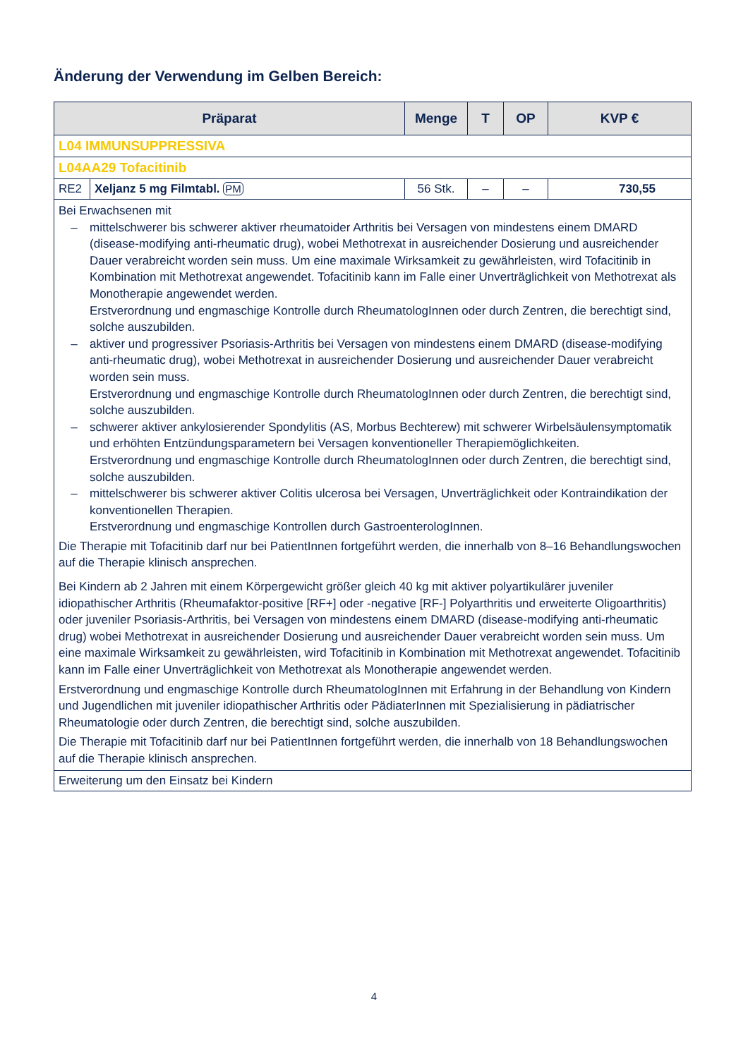Änderung der Verwendung im Gelben Bereich:
| Präparat | | Menge | T | OP | KVP € |
| --- | --- | --- | --- | --- | --- |
| L04 IMMUNSUPPRESSIVA | | | | | |
| L04AA29 Tofacitinib | | | | | |
| RE2 | Xeljanz 5 mg Filmtabl. PM | 56 Stk. | – | – | 730,55 |
| Bei Erwachsenen mit – mittelschwerer bis schwerer aktiver rheumatoider Arthritis bei Versagen von mindestens einem DMARD (disease-modifying anti-rheumatic drug), wobei Methotrexat in ausreichender Dosierung und ausreichender Dauer verabreicht worden sein muss. Um eine maximale Wirksamkeit zu gewährleisten, wird Tofacitinib in Kombination mit Methotrexat angewendet. Tofacitinib kann im Falle einer Unverträglichkeit von Methotrexat als Monotherapie angewendet werden. Erstverordnung und engmaschige Kontrolle durch RheumatologInnen oder durch Zentren, die berechtigt sind, solche auszubilden. – aktiver und progressiver Psoriasis-Arthritis bei Versagen von mindestens einem DMARD (disease-modifying anti-rheumatic drug), wobei Methotrexat in ausreichender Dosierung und ausreichender Dauer verabreicht worden sein muss. Erstverordnung und engmaschige Kontrolle durch RheumatologInnen oder durch Zentren, die berechtigt sind, solche auszubilden. – schwerer aktiver ankylosierender Spondylitis (AS, Morbus Bechterew) mit schwerer Wirbelsäulensymptomatik und erhöhten Entzündungsparametern bei Versagen konventioneller Therapiemöglichkeiten. Erstverordnung und engmaschige Kontrolle durch RheumatologInnen oder durch Zentren, die berechtigt sind, solche auszubilden. – mittelschwerer bis schwerer aktiver Colitis ulcerosa bei Versagen, Unverträglichkeit oder Kontraindikation der konventionellen Therapien. Erstverordnung und engmaschige Kontrollen durch GastroenterologInnen. Die Therapie mit Tofacitinib darf nur bei PatientInnen fortgeführt werden, die innerhalb von 8–16 Behandlungswochen auf die Therapie klinisch ansprechen. Bei Kindern ab 2 Jahren mit einem Körpergewicht größer gleich 40 kg mit aktiver polyartikulärer juveniler idiopathischer Arthritis (Rheumafaktor-positive [RF+] oder -negative [RF-] Polyarthritis und erweiterte Oligoarthritis) oder juveniler Psoriasis-Arthritis, bei Versagen von mindestens einem DMARD (disease-modifying anti-rheumatic drug) wobei Methotrexat in ausreichender Dosierung und ausreichender Dauer verabreicht worden sein muss. Um eine maximale Wirksamkeit zu gewährleisten, wird Tofacitinib in Kombination mit Methotrexat angewendet. Tofacitinib kann im Falle einer Unverträglichkeit von Methotrexat als Monotherapie angewendet werden. Erstverordnung und engmaschige Kontrolle durch RheumatologInnen mit Erfahrung in der Behandlung von Kindern und Jugendlichen mit juveniler idiopathischer Arthritis oder PädiaterInnen mit Spezialisierung in pädiatrischer Rheumatologie oder durch Zentren, die berechtigt sind, solche auszubilden. Die Therapie mit Tofacitinib darf nur bei PatientInnen fortgeführt werden, die innerhalb von 18 Behandlungswochen auf die Therapie klinisch ansprechen. | | | | | |
| Erweiterung um den Einsatz bei Kindern | | | | | |
4